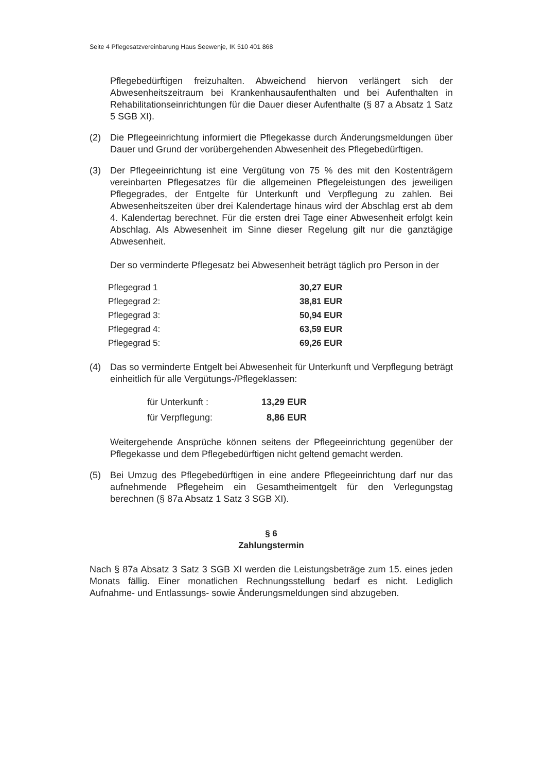Seite 4 Pflegesatzvereinbarung Haus Seewenje, IK 510 401 868
Pflegebedürftigen freizuhalten. Abweichend hiervon verlängert sich der Abwesenheitszeitraum bei Krankenhausaufenthalten und bei Aufenthalten in Rehabilitationseinrichtungen für die Dauer dieser Aufenthalte (§ 87 a Absatz 1 Satz 5 SGB XI).
(2) Die Pflegeeinrichtung informiert die Pflegekasse durch Änderungsmeldungen über Dauer und Grund der vorübergehenden Abwesenheit des Pflegebedürftigen.
(3) Der Pflegeeinrichtung ist eine Vergütung von 75 % des mit den Kostenträgern vereinbarten Pflegesatzes für die allgemeinen Pflegeleistungen des jeweiligen Pflegegrades, der Entgelte für Unterkunft und Verpflegung zu zahlen. Bei Abwesenheitszeiten über drei Kalendertage hinaus wird der Abschlag erst ab dem 4. Kalendertag berechnet. Für die ersten drei Tage einer Abwesenheit erfolgt kein Abschlag. Als Abwesenheit im Sinne dieser Regelung gilt nur die ganztägige Abwesenheit.
Der so verminderte Pflegesatz bei Abwesenheit beträgt täglich pro Person in der
| Pflegegrad 1 | 30,27 EUR |
| Pflegegrad 2: | 38,81 EUR |
| Pflegegrad 3: | 50,94 EUR |
| Pflegegrad 4: | 63,59 EUR |
| Pflegegrad 5: | 69,26 EUR |
(4) Das so verminderte Entgelt bei Abwesenheit für Unterkunft und Verpflegung beträgt einheitlich für alle Vergütungs-/Pflegeklassen:
| für Unterkunft : | 13,29 EUR |
| für Verpflegung: | 8,86 EUR |
Weitergehende Ansprüche können seitens der Pflegeeinrichtung gegenüber der Pflegekasse und dem Pflegebedürftigen nicht geltend gemacht werden.
(5) Bei Umzug des Pflegebedürftigen in eine andere Pflegeeinrichtung darf nur das aufnehmende Pflegeheim ein Gesamtheimentgelt für den Verlegungstag berechnen (§ 87a Absatz 1 Satz 3 SGB XI).
§ 6
Zahlungstermin
Nach § 87a Absatz 3 Satz 3 SGB XI werden die Leistungsbeträge zum 15. eines jeden Monats fällig. Einer monatlichen Rechnungsstellung bedarf es nicht. Lediglich Aufnahme- und Entlassungs- sowie Änderungsmeldungen sind abzugeben.